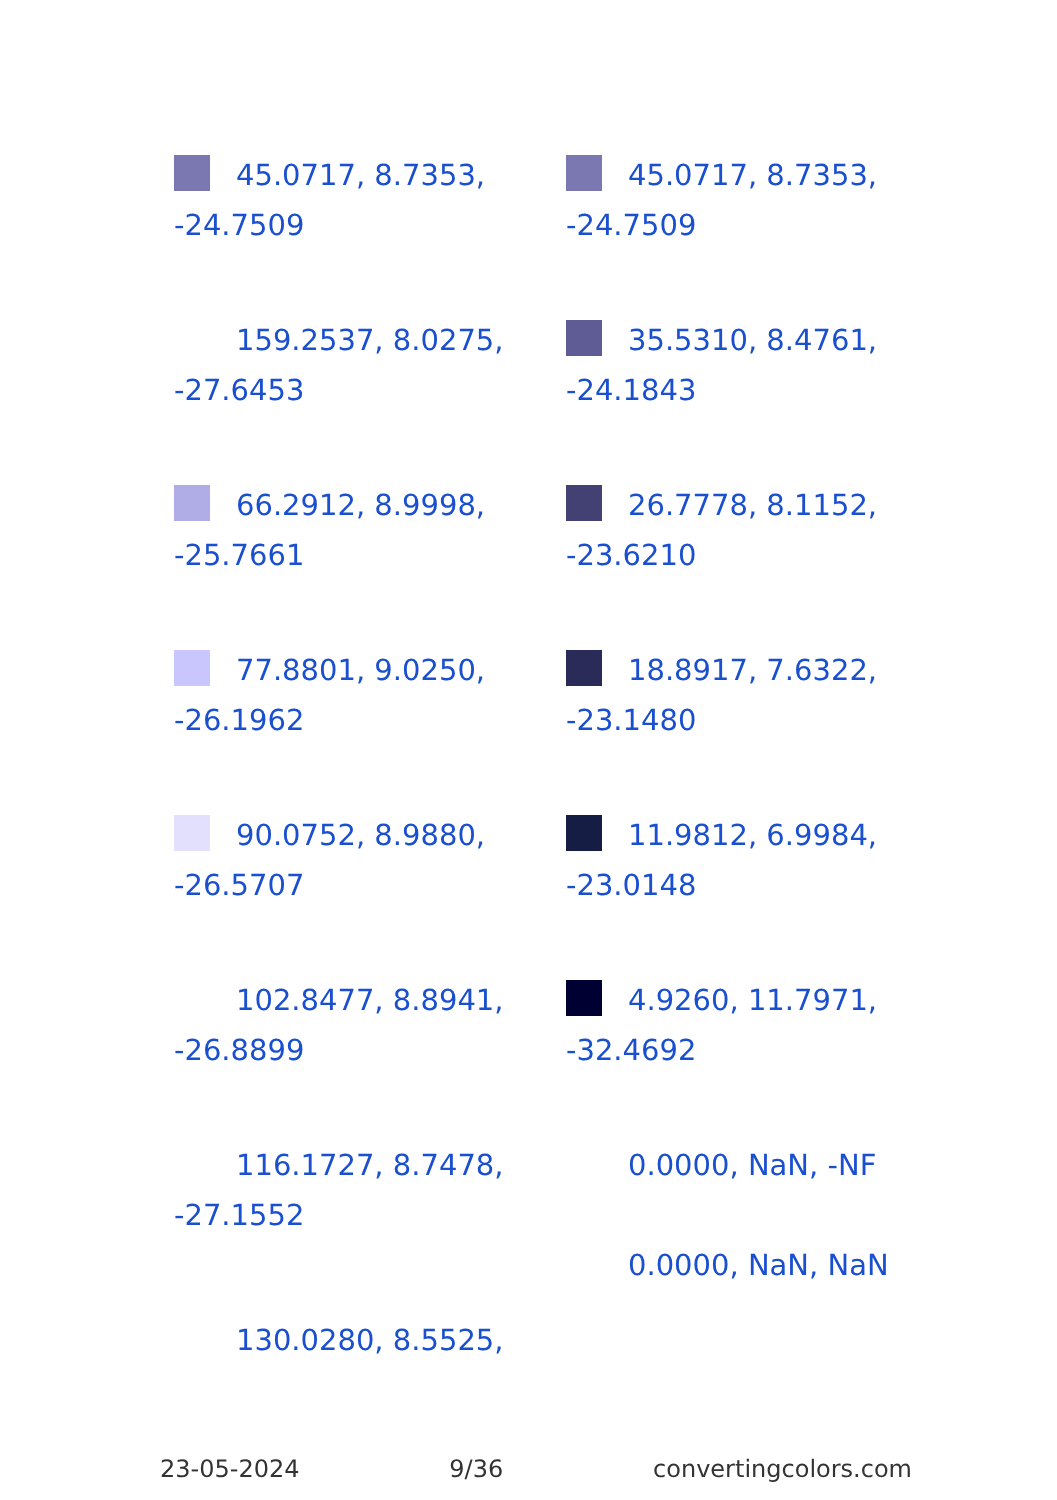45.0717, 8.7353, -24.7509
45.0717, 8.7353, -24.7509
159.2537, 8.0275, -27.6453
35.5310, 8.4761, -24.1843
66.2912, 8.9998, -25.7661
26.7778, 8.1152, -23.6210
77.8801, 9.0250, -26.1962
18.8917, 7.6322, -23.1480
90.0752, 8.9880, -26.5707
11.9812, 6.9984, -23.0148
102.8477, 8.8941, -26.8899
4.9260, 11.7971, -32.4692
116.1727, 8.7478, -27.1552
0.0000, NaN, -NF
0.0000, NaN, NaN
130.0280, 8.5525,
23-05-2024 9/36 convertingcolors.com